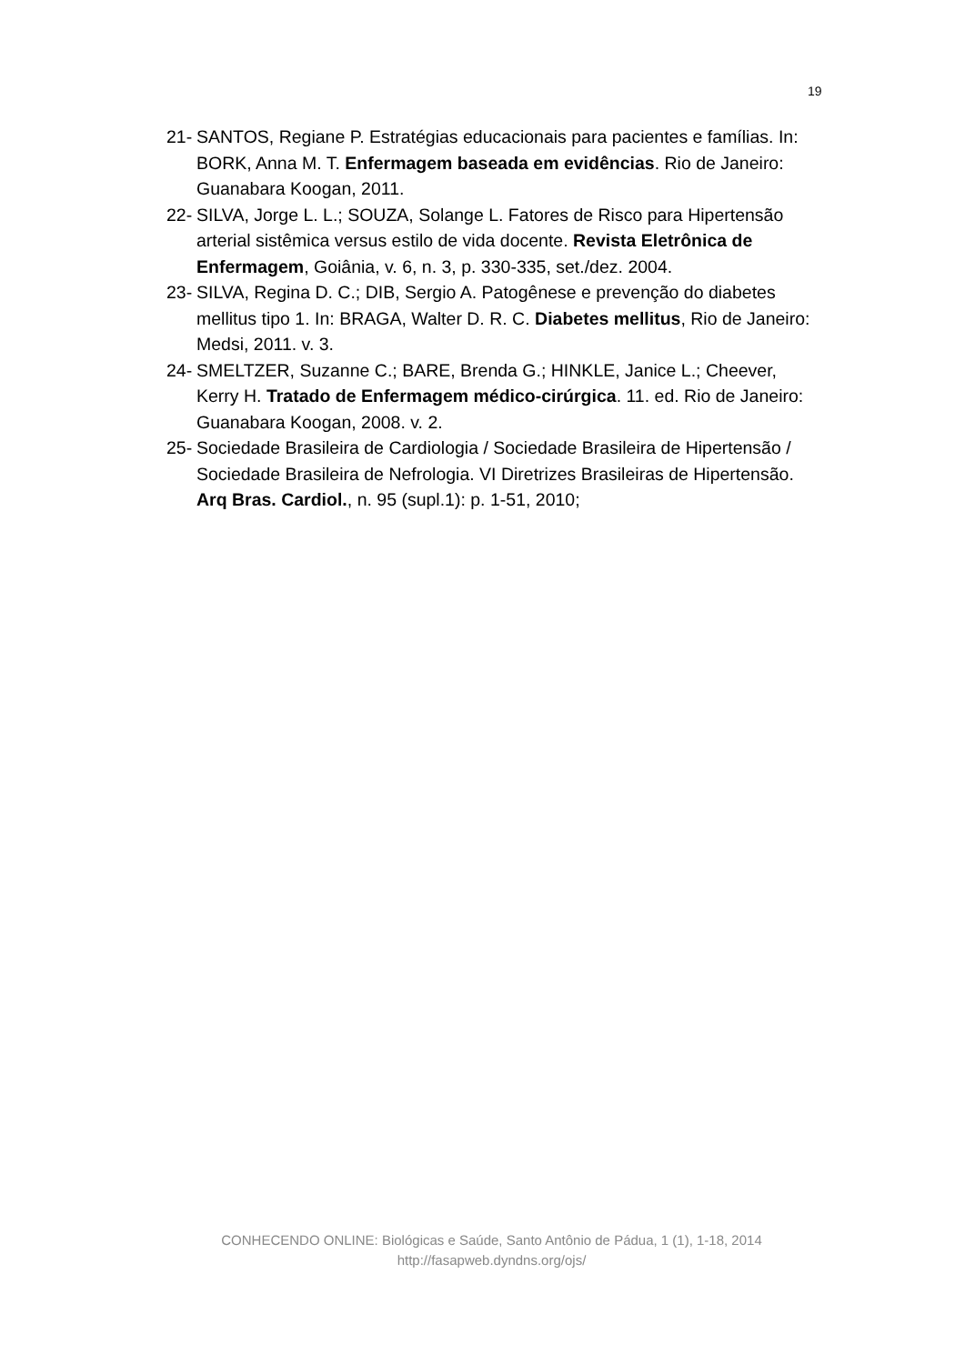19
21- SANTOS, Regiane P. Estratégias educacionais para pacientes e famílias. In: BORK, Anna M. T. Enfermagem baseada em evidências. Rio de Janeiro: Guanabara Koogan, 2011.
22- SILVA, Jorge L. L.; SOUZA, Solange L. Fatores de Risco para Hipertensão arterial sistêmica versus estilo de vida docente. Revista Eletrônica de Enfermagem, Goiânia, v. 6, n. 3, p. 330-335, set./dez. 2004.
23- SILVA, Regina D. C.; DIB, Sergio A. Patogênese e prevenção do diabetes mellitus tipo 1. In: BRAGA, Walter D. R. C. Diabetes mellitus, Rio de Janeiro: Medsi, 2011. v. 3.
24- SMELTZER, Suzanne C.; BARE, Brenda G.; HINKLE, Janice L.; Cheever, Kerry H. Tratado de Enfermagem médico-cirúrgica. 11. ed. Rio de Janeiro: Guanabara Koogan, 2008. v. 2.
25- Sociedade Brasileira de Cardiologia / Sociedade Brasileira de Hipertensão / Sociedade Brasileira de Nefrologia. VI Diretrizes Brasileiras de Hipertensão. Arq Bras. Cardiol., n. 95 (supl.1): p. 1-51, 2010;
CONHECENDO ONLINE: Biológicas e Saúde, Santo Antônio de Pádua, 1 (1), 1-18, 2014
http://fasapweb.dyndns.org/ojs/